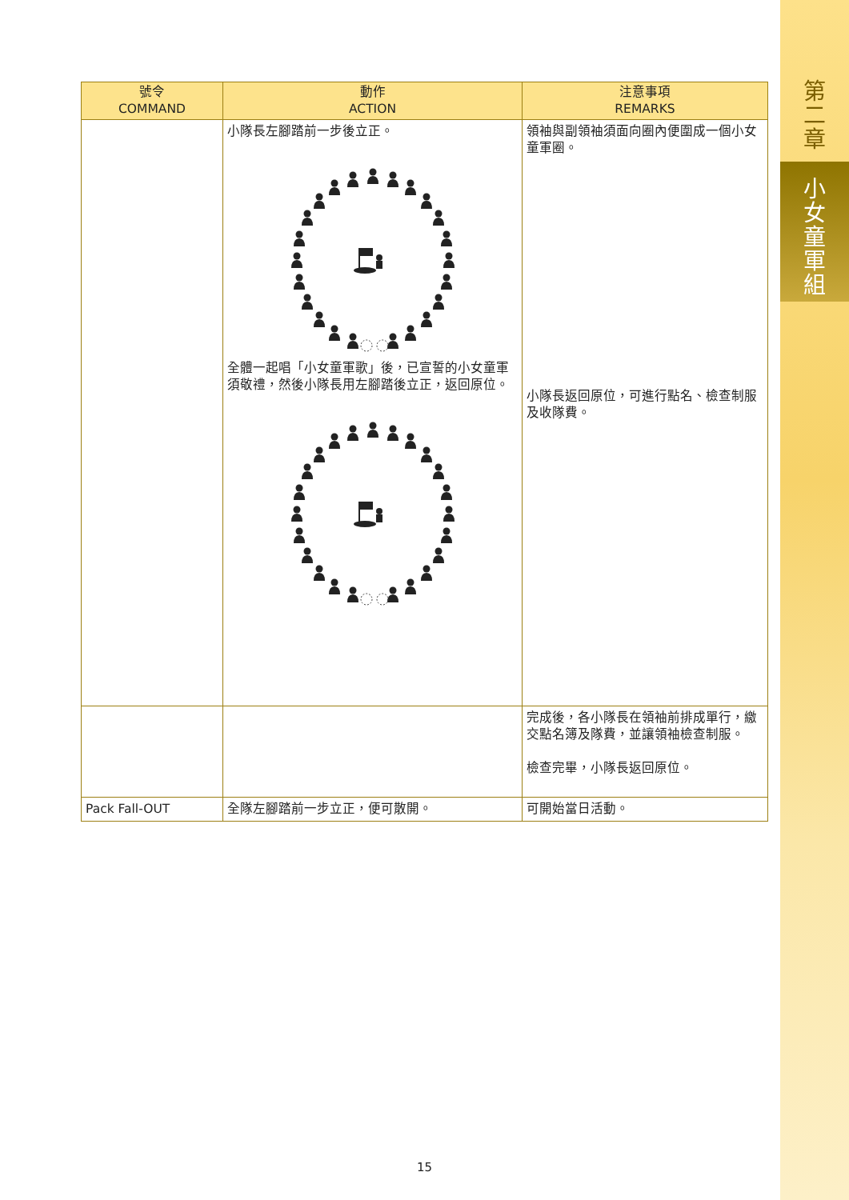第
二
章
小
女
童
軍
組
| 號令 COMMAND | 動作 ACTION | 注意事項 REMARKS |
| --- | --- | --- |
| | 小隊長左腳踏前一步後立正。 全體一起唱「小女童軍歌」後，已宣誓的小女童軍須敬禮，然後小隊長用左腳踏後立正，返回原位。 | 領袖與副領袖須面向圈內便圍成一個小女童軍圈。 小隊長返回原位，可進行點名、檢查制服及收隊費。 |
| | | 完成後，各小隊長在領袖前排成單行，繳交點名簿及隊費，並讓領袖檢查制服。 檢查完畢，小隊長返回原位。 |
| Pack Fall-OUT | 全隊左腳踏前一步立正，便可散開。 | 可開始當日活動。 |
15